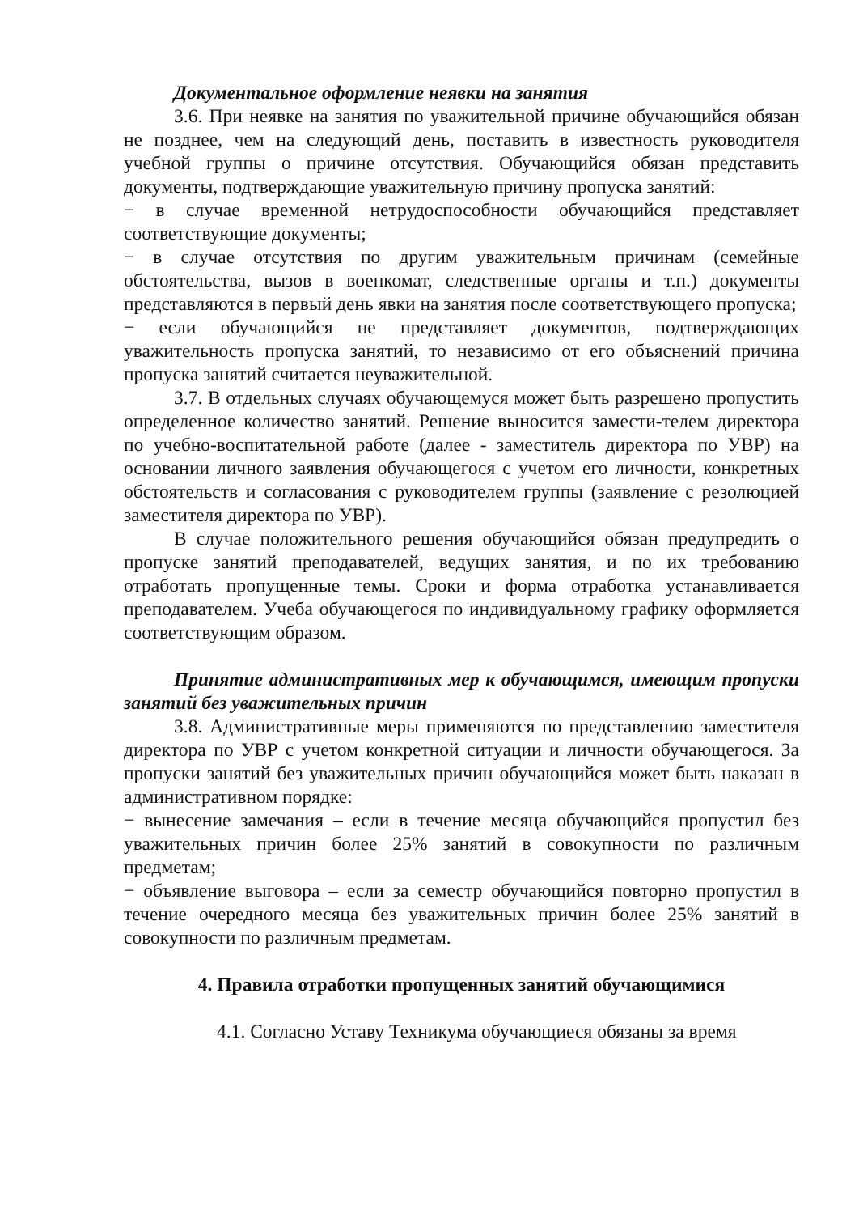Документальное оформление неявки на занятия
3.6. При неявке на занятия по уважительной причине обучающийся обязан не позднее, чем на следующий день, поставить в известность руководителя учебной группы о причине отсутствия. Обучающийся обязан представить документы, подтверждающие уважительную причину пропуска занятий:
− в случае временной нетрудоспособности обучающийся представляет соответствующие документы;
− в случае отсутствия по другим уважительным причинам (семейные обстоятельства, вызов в военкомат, следственные органы и т.п.) документы представляются в первый день явки на занятия после соответствующего пропуска;
− если обучающийся не представляет документов, подтверждающих уважительность пропуска занятий, то независимо от его объяснений причина пропуска занятий считается неуважительной.
3.7. В отдельных случаях обучающемуся может быть разрешено пропустить определенное количество занятий. Решение выносится замести-телем директора по учебно-воспитательной работе (далее - заместитель директора по УВР) на основании личного заявления обучающегося с учетом его личности, конкретных обстоятельств и согласования с руководителем группы (заявление с резолюцией заместителя директора по УВР).
В случае положительного решения обучающийся обязан предупредить о пропуске занятий преподавателей, ведущих занятия, и по их требованию отработать пропущенные темы. Сроки и форма отработка устанавливается преподавателем. Учеба обучающегося по индивидуальному графику оформляется соответствующим образом.
Принятие административных мер к обучающимся, имеющим пропуски занятий без уважительных причин
3.8. Административные меры применяются по представлению заместителя директора по УВР с учетом конкретной ситуации и личности обучающегося. За пропуски занятий без уважительных причин обучающийся может быть наказан в административном порядке:
− вынесение замечания – если в течение месяца обучающийся пропустил без уважительных причин более 25% занятий в совокупности по различным предметам;
− объявление выговора – если за семестр обучающийся повторно пропустил в течение очередного месяца без уважительных причин более 25% занятий в совокупности по различным предметам.
4. Правила отработки пропущенных занятий обучающимися
4.1. Согласно Уставу Техникума обучающиеся обязаны за время